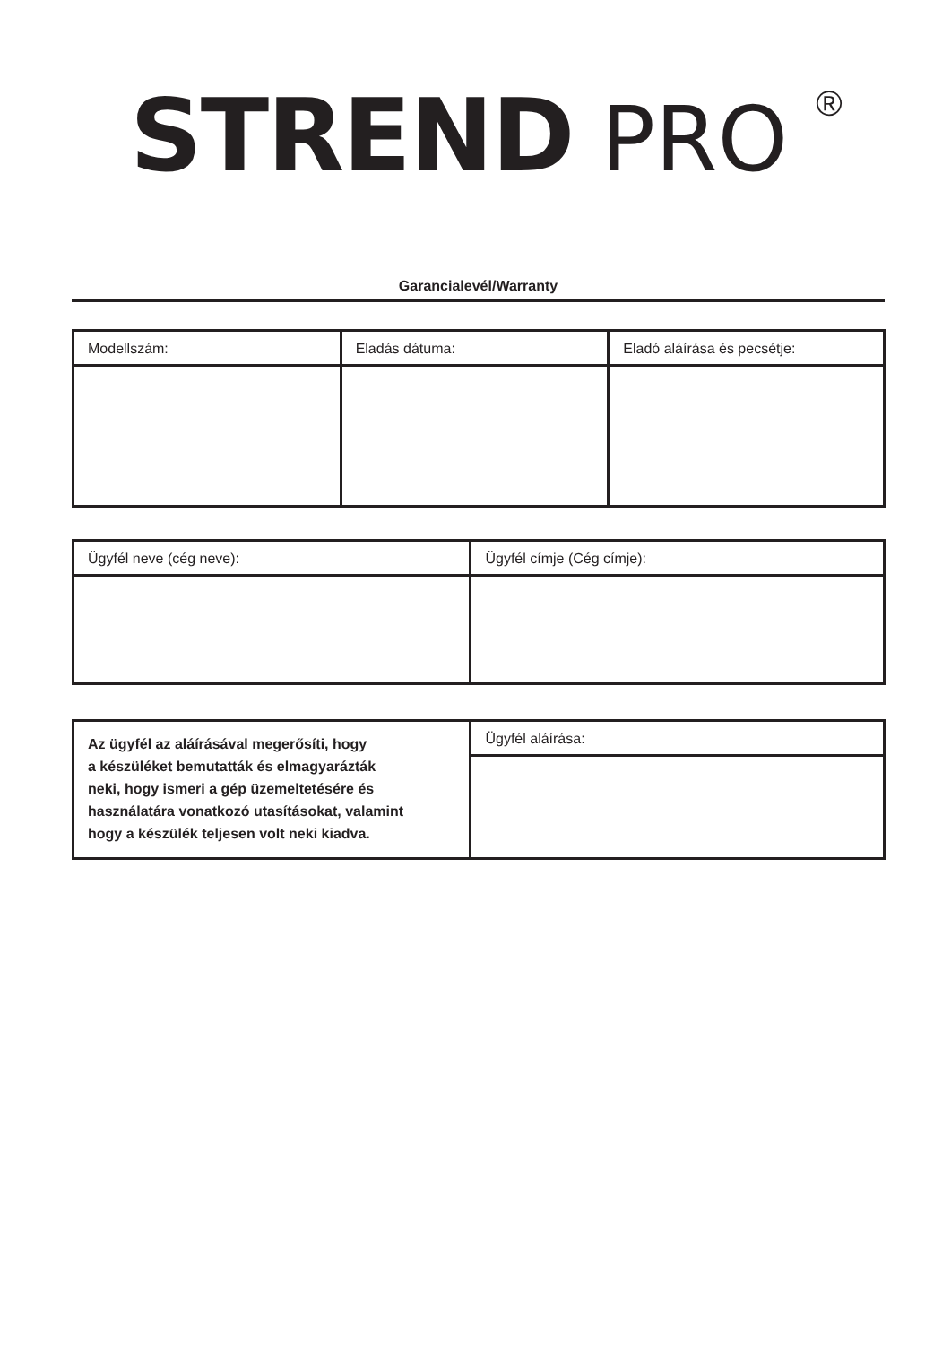STREND PRO <sup>®</sup>
Garancialevél/Warranty
| Modellszám: | Eladás dátuma: | Eladó aláírása és pecsétje: |
| Ügyfél neve (cég neve): | Ügyfél címje (Cég címje): |
| Az ügyfél az aláírásával megerősíti, hogy a készüléket bemutatták és elmagyarázták neki, hogy ismeri a gép üzemeltetésére és használatára vonatkozó utasításokat, valamint hogy a készülék teljesen volt neki kiadva. | Ügyfél aláírása: |